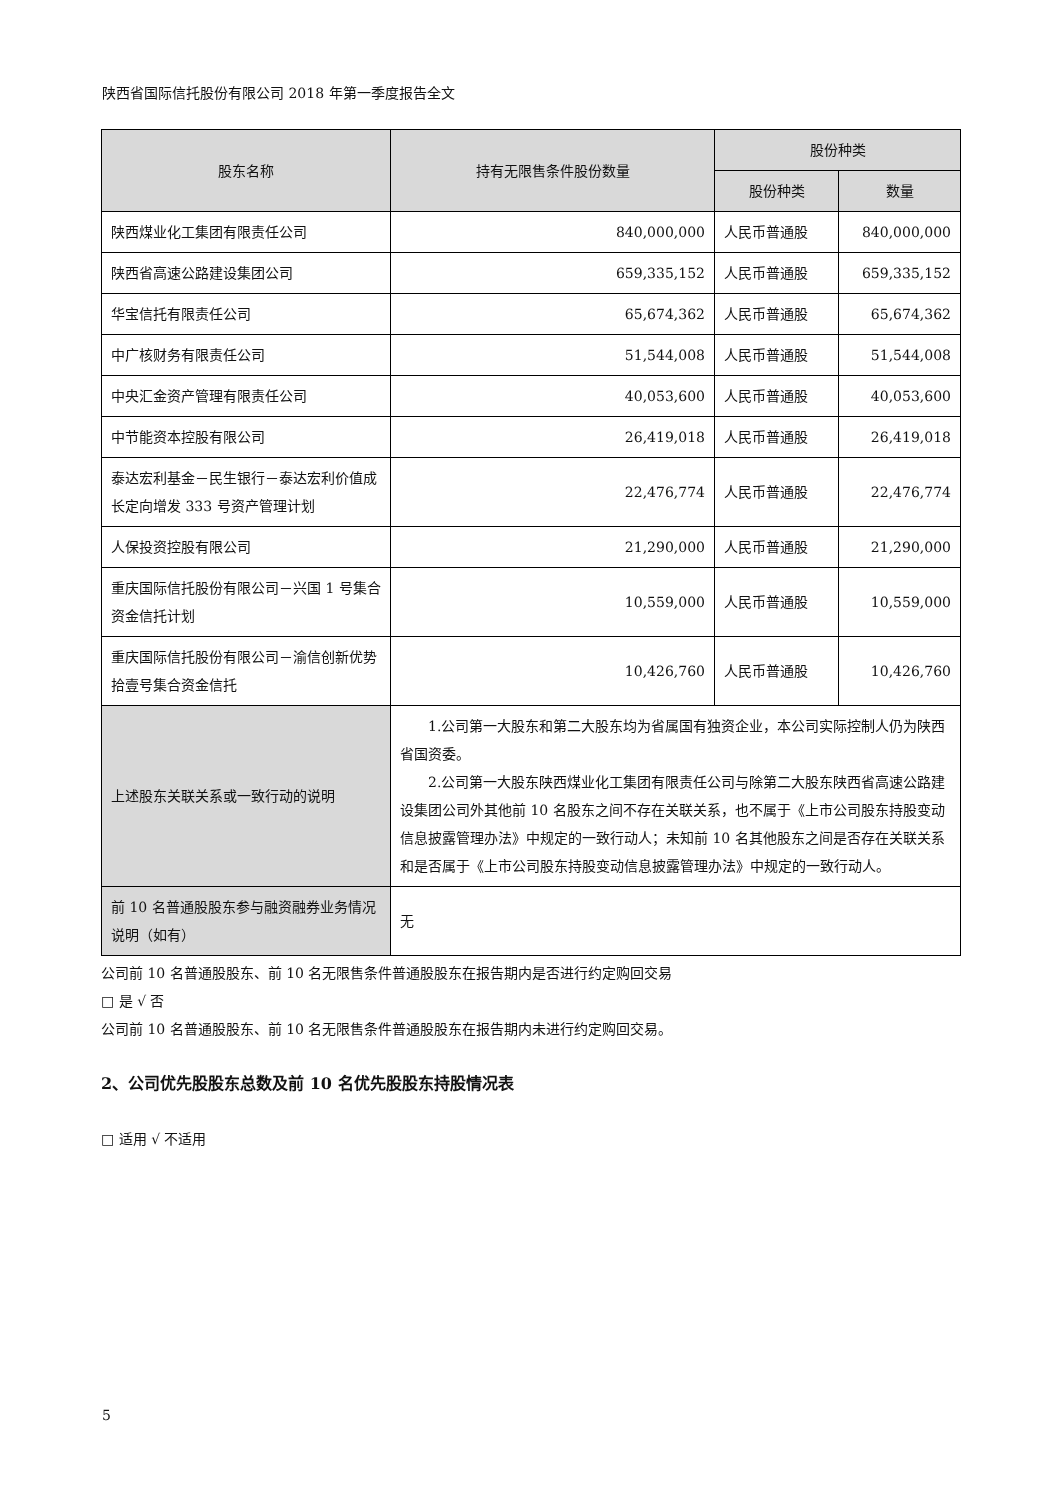陕西省国际信托股份有限公司 2018 年第一季度报告全文
| 股东名称 | 持有无限售条件股份数量 | 股份种类 | |
| --- | --- | --- | --- |
| | | 股份种类 | 数量 |
| 陕西煤业化工集团有限责任公司 | 840,000,000 | 人民币普通股 | 840,000,000 |
| 陕西省高速公路建设集团公司 | 659,335,152 | 人民币普通股 | 659,335,152 |
| 华宝信托有限责任公司 | 65,674,362 | 人民币普通股 | 65,674,362 |
| 中广核财务有限责任公司 | 51,544,008 | 人民币普通股 | 51,544,008 |
| 中央汇金资产管理有限责任公司 | 40,053,600 | 人民币普通股 | 40,053,600 |
| 中节能资本控股有限公司 | 26,419,018 | 人民币普通股 | 26,419,018 |
| 泰达宏利基金－民生银行－泰达宏利价值成长定向增发 333 号资产管理计划 | 22,476,774 | 人民币普通股 | 22,476,774 |
| 人保投资控股有限公司 | 21,290,000 | 人民币普通股 | 21,290,000 |
| 重庆国际信托股份有限公司－兴国 1 号集合资金信托计划 | 10,559,000 | 人民币普通股 | 10,559,000 |
| 重庆国际信托股份有限公司－渝信创新优势拾壹号集合资金信托 | 10,426,760 | 人民币普通股 | 10,426,760 |
| 上述股东关联关系或一致行动的说明 | 1.公司第一大股东和第二大股东均为省属国有独资企业，本公司实际控制人仍为陕西省国资委。 2.公司第一大股东陕西煤业化工集团有限责任公司与除第二大股东陕西省高速公路建设集团公司外其他前 10 名股东之间不存在关联关系，也不属于《上市公司股东持股变动信息披露管理办法》中规定的一致行动人；未知前 10 名其他股东之间是否存在关联关系和是否属于《上市公司股东持股变动信息披露管理办法》中规定的一致行动人。 | | |
| 前 10 名普通股股东参与融资融券业务情况说明（如有） | 无 | | |
公司前 10 名普通股股东、前 10 名无限售条件普通股股东在报告期内是否进行约定购回交易
□ 是 √ 否
公司前 10 名普通股股东、前 10 名无限售条件普通股股东在报告期内未进行约定购回交易。
2、公司优先股股东总数及前 10 名优先股股东持股情况表
□ 适用 √ 不适用
5